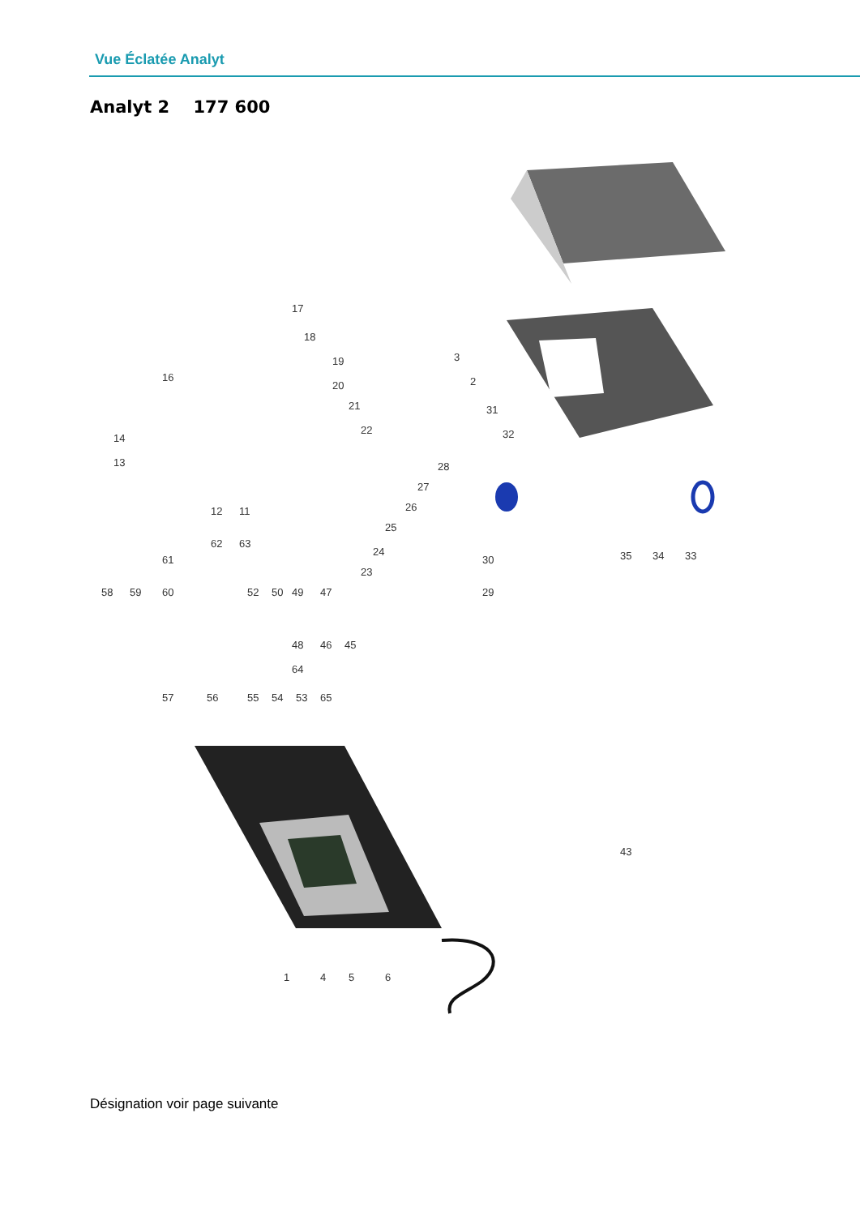Vue Éclatée Analyt
Analyt 2 177 600
17
18
16
14
13
12
11
3
2
31
32
28
27
26
25
24
23
30
29
35
34
33
58
59
60
61
62
63
52
50
49
47
48
46
45
64
57
56
55
54
53
65
43
1
4
5
6
19
20
21
22
Désignation voir page suivante